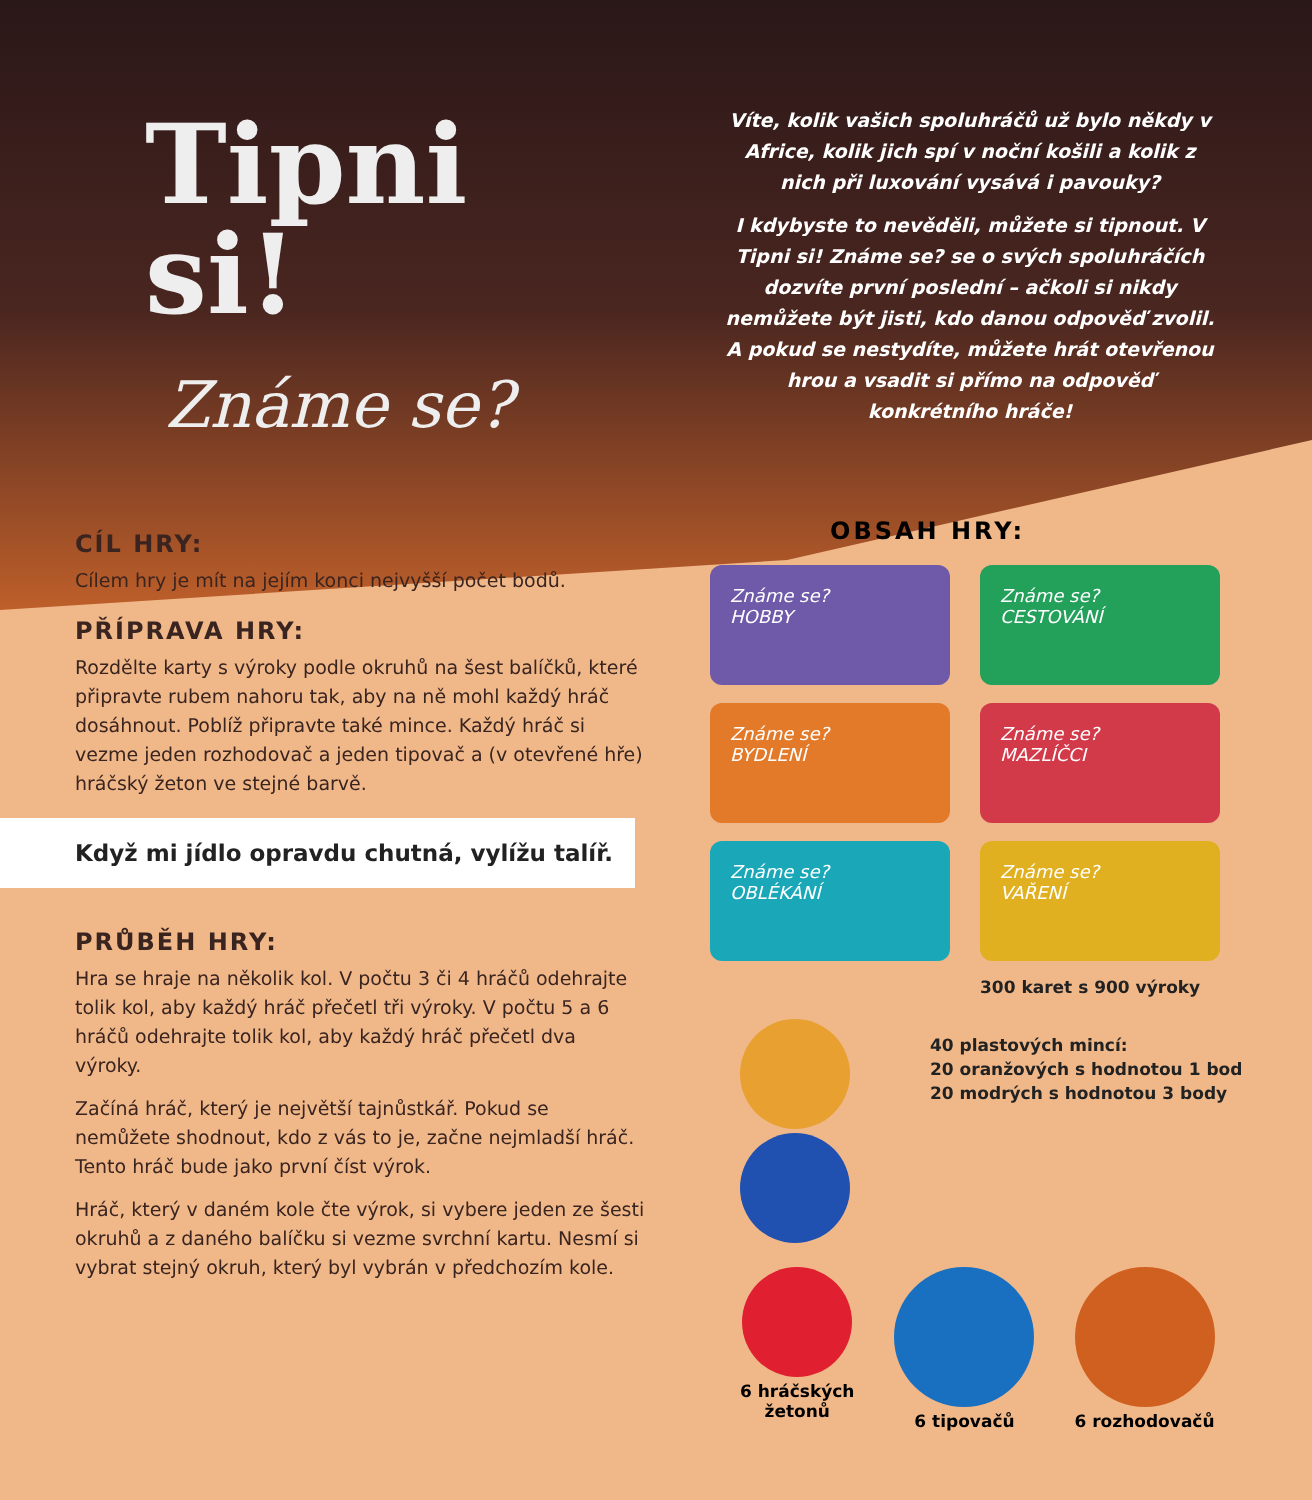Tipni
si!
Známe se?
CÍL HRY:
Cílem hry je mít na jejím konci nejvyšší počet bodů.
PŘÍPRAVA HRY:
Rozdělte karty s výroky podle okruhů na šest balíčků, které připravte rubem nahoru tak, aby na ně mohl každý hráč dosáhnout. Poblíž připravte také mince. Každý hráč si vezme jeden rozhodovač a jeden tipovač a (v otevřené hře) hráčský žeton ve stejné barvě.
Když mi jídlo opravdu chutná, vylížu talíř.
PRŮBĚH HRY:
Hra se hraje na několik kol. V počtu 3 či 4 hráčů odehrajte tolik kol, aby každý hráč přečetl tři výroky. V počtu 5 a 6 hráčů odehrajte tolik kol, aby každý hráč přečetl dva výroky.
Začíná hráč, který je největší tajnůstkář. Pokud se nemůžete shodnout, kdo z vás to je, začne nejmladší hráč. Tento hráč bude jako první číst výrok.
Hráč, který v daném kole čte výrok, si vybere jeden ze šesti okruhů a z daného balíčku si vezme svrchní kartu. Nesmí si vybrat stejný okruh, který byl vybrán v předchozím kole.
Víte, kolik vašich spoluhráčů už bylo někdy v Africe, kolik jich spí v noční košili a kolik z nich při luxování vysává i pavouky?
I kdybyste to nevěděli, můžete si tipnout. V Tipni si! Známe se? se o svých spoluhráčích dozvíte první poslední – ačkoli si nikdy nemůžete být jisti, kdo danou odpověď zvolil. A pokud se nestydíte, můžete hrát otevřenou hrou a vsadit si přímo na odpověď konkrétního hráče!
OBSAH HRY:
Známe se?
HOBBY
Známe se?
CESTOVÁNÍ
Známe se?
BYDLENÍ
Známe se?
MAZLÍČCI
Známe se?
OBLÉKÁNÍ
Známe se?
VAŘENÍ
300 karet s 900 výroky
40 plastových mincí:
20 oranžových s hodnotou 1 bod
20 modrých s hodnotou 3 body
6 hráčských
žetonů
6 tipovačů
6 rozhodovačů